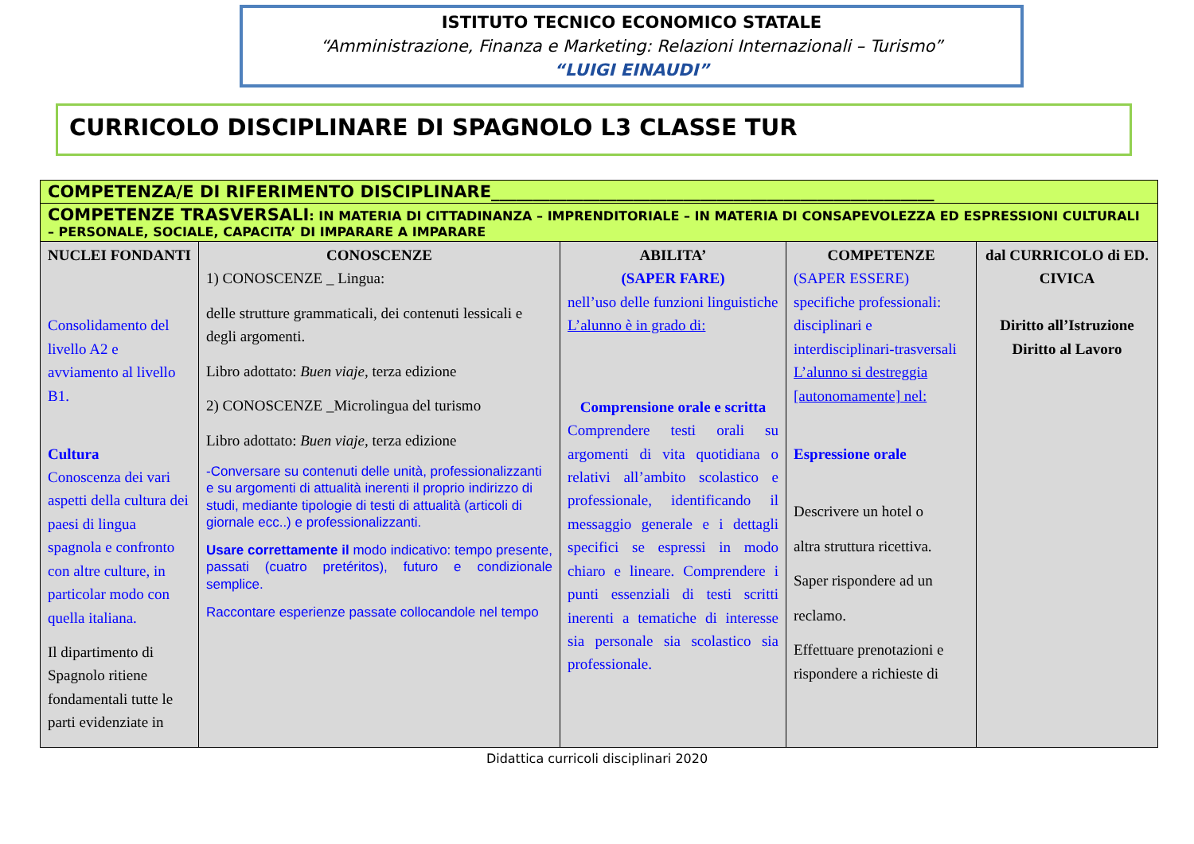ISTITUTO TECNICO ECONOMICO STATALE
“Amministrazione, Finanza e Marketing: Relazioni Internazionali – Turismo”
“LUIGI EINAUDI”
CURRICOLO DISCIPLINARE DI SPAGNOLO L3 CLASSE TUR
| COMPETENZA/E DI RIFERIMENTO DISCIPLINARE_____________________________________________________ | | | | |
| COMPETENZE TRASVERSALI : IN MATERIA DI CITTADINANZA – IMPRENDITORIALE – IN MATERIA DI CONSAPEVOLEZZA ED ESPRESSIONI CULTURALI – PERSONALE, SOCIALE, CAPACITA’ DI IMPARARE A IMPARARE | | | | |
| NUCLEI FONDANTI Consolidamento del livello A2 e avviamento al livello B1. Cultura Conoscenza dei vari aspetti della cultura dei paesi di lingua spagnola e confronto con altre culture, in particolar modo con quella italiana. Il dipartimento di Spagnolo ritiene fondamentali tutte le parti evidenziate in | CONOSCENZE 1) CONOSCENZE _ Lingua: delle strutture grammaticali, dei contenuti lessicali e degli argomenti. Libro adottato: Buen viaje, terza edizione 2) CONOSCENZE _Microlingua del turismo Libro adottato: Buen viaje, terza edizione -Conversare su contenuti delle unità, professionalizzanti e su argomenti di attualità inerenti il proprio indirizzo di studi, mediante tipologie di testi di attualità (articoli di giornale ecc..) e professionalizzanti. Usare correttamente il modo indicativo: tempo presente, passati (cuatro pretéritos), futuro e condizionale semplice. Raccontare esperienze passate collocandole nel tempo | ABILITA’ (SAPER FARE) nell’uso delle funzioni linguistiche L’alunno è in grado di: Comprensione orale e scritta Comprendere testi orali su argomenti di vita quotidiana o relativi all’ambito scolastico e professionale, identificando il messaggio generale e i dettagli specifici se espressi in modo chiaro e lineare. Comprendere i punti essenziali di testi scritti inerenti a tematiche di interesse sia personale sia scolastico sia professionale. | COMPETENZE (SAPER ESSERE) specifiche professionali: disciplinari e interdisciplinari-trasversali L’alunno si destreggia [autonomamente] nel: Espressione orale Descrivere un hotel o altra struttura ricettiva. Saper rispondere ad un reclamo. Effettuare prenotazioni e rispondere a richieste di | dal CURRICOLO di ED. CIVICA Diritto all’Istruzione Diritto al Lavoro |
Didattica curricoli disciplinari 2020